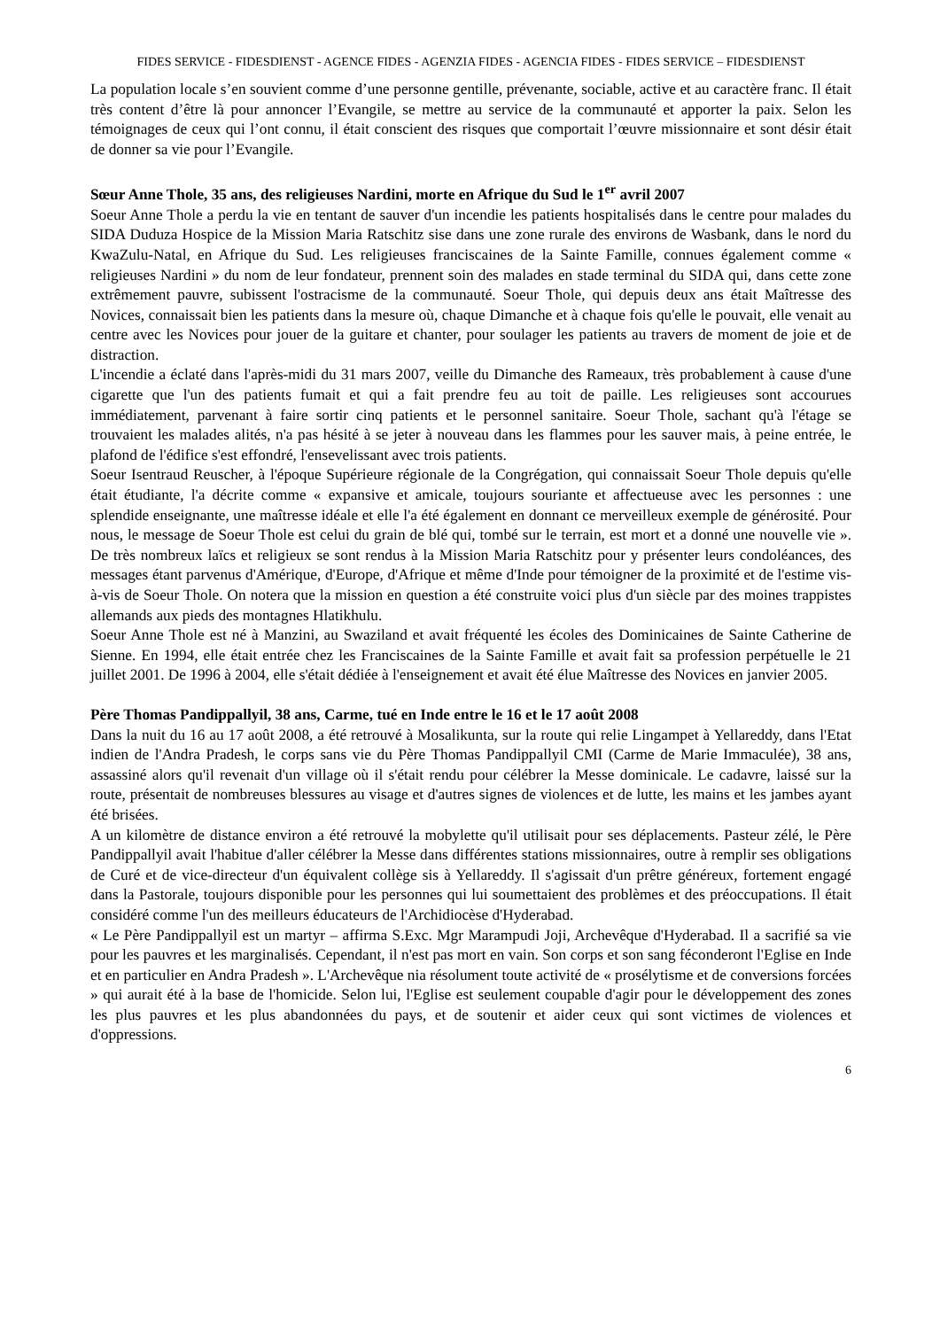FIDES SERVICE - FIDESDIENST - AGENCE FIDES - AGENZIA FIDES - AGENCIA FIDES - FIDES SERVICE – FIDESDIENST
La population locale s’en souvient comme d’une personne gentille, prévenante, sociable, active et au caractère franc. Il était très content d’être là pour annoncer l’Evangile, se mettre au service de la communauté et apporter la paix. Selon les témoignages de ceux qui l’ont connu, il était conscient des risques que comportait l’œuvre missionnaire et sont désir était de donner sa vie pour l’Evangile.
Sœur Anne Thole, 35 ans, des religieuses Nardini, morte en Afrique du Sud le 1<sup>er</sup> avril 2007
Soeur Anne Thole a perdu la vie en tentant de sauver d'un incendie les patients hospitalisés dans le centre pour malades du SIDA Duduza Hospice de la Mission Maria Ratschitz sise dans une zone rurale des environs de Wasbank, dans le nord du KwaZulu-Natal, en Afrique du Sud. Les religieuses franciscaines de la Sainte Famille, connues également comme « religieuses Nardini » du nom de leur fondateur, prennent soin des malades en stade terminal du SIDA qui, dans cette zone extrêmement pauvre, subissent l'ostracisme de la communauté. Soeur Thole, qui depuis deux ans était Maîtresse des Novices, connaissait bien les patients dans la mesure où, chaque Dimanche et à chaque fois qu'elle le pouvait, elle venait au centre avec les Novices pour jouer de la guitare et chanter, pour soulager les patients au travers de moment de joie et de distraction.
L'incendie a éclaté dans l'après-midi du 31 mars 2007, veille du Dimanche des Rameaux, très probablement à cause d'une cigarette que l'un des patients fumait et qui a fait prendre feu au toit de paille. Les religieuses sont accourues immédiatement, parvenant à faire sortir cinq patients et le personnel sanitaire. Soeur Thole, sachant qu'à l'étage se trouvaient les malades alités, n'a pas hésité à se jeter à nouveau dans les flammes pour les sauver mais, à peine entrée, le plafond de l'édifice s'est effondré, l'ensevelissant avec trois patients.
Soeur Isentraud Reuscher, à l'époque Supérieure régionale de la Congrégation, qui connaissait Soeur Thole depuis qu'elle était étudiante, l'a décrite comme « expansive et amicale, toujours souriante et affectueuse avec les personnes : une splendide enseignante, une maîtresse idéale et elle l'a été également en donnant ce merveilleux exemple de générosité. Pour nous, le message de Soeur Thole est celui du grain de blé qui, tombé sur le terrain, est mort et a donné une nouvelle vie ». De très nombreux laïcs et religieux se sont rendus à la Mission Maria Ratschitz pour y présenter leurs condoléances, des messages étant parvenus d'Amérique, d'Europe, d'Afrique et même d'Inde pour témoigner de la proximité et de l'estime vis-à-vis de Soeur Thole. On notera que la mission en question a été construite voici plus d'un siècle par des moines trappistes allemands aux pieds des montagnes Hlatikhulu.
Soeur Anne Thole est né à Manzini, au Swaziland et avait fréquenté les écoles des Dominicaines de Sainte Catherine de Sienne. En 1994, elle était entrée chez les Franciscaines de la Sainte Famille et avait fait sa profession perpétuelle le 21 juillet 2001. De 1996 à 2004, elle s'était dédiée à l'enseignement et avait été élue Maîtresse des Novices en janvier 2005.
Père Thomas Pandippallyil, 38 ans, Carme, tué en Inde entre le 16 et le 17 août 2008
Dans la nuit du 16 au 17 août 2008, a été retrouvé à Mosalikunta, sur la route qui relie Lingampet à Yellareddy, dans l'Etat indien de l'Andra Pradesh, le corps sans vie du Père Thomas Pandippallyil CMI (Carme de Marie Immaculée), 38 ans, assassiné alors qu'il revenait d'un village où il s'était rendu pour célébrer la Messe dominicale. Le cadavre, laissé sur la route, présentait de nombreuses blessures au visage et d'autres signes de violences et de lutte, les mains et les jambes ayant été brisées.
A un kilomètre de distance environ a été retrouvé la mobylette qu'il utilisait pour ses déplacements. Pasteur zélé, le Père Pandippallyil avait l'habitue d'aller célébrer la Messe dans différentes stations missionnaires, outre à remplir ses obligations de Curé et de vice-directeur d'un équivalent collège sis à Yellareddy. Il s'agissait d'un prêtre généreux, fortement engagé dans la Pastorale, toujours disponible pour les personnes qui lui soumettaient des problèmes et des préoccupations. Il était considéré comme l'un des meilleurs éducateurs de l'Archidiocèse d'Hyderabad.
« Le Père Pandippallyil est un martyr – affirma S.Exc. Mgr Marampudi Joji, Archevêque d'Hyderabad. Il a sacrifié sa vie pour les pauvres et les marginalisés. Cependant, il n'est pas mort en vain. Son corps et son sang féconderont l'Eglise en Inde et en particulier en Andra Pradesh ». L'Archevêque nia résolument toute activité de « prosélytisme et de conversions forcées » qui aurait été à la base de l'homicide. Selon lui, l'Eglise est seulement coupable d'agir pour le développement des zones les plus pauvres et les plus abandonnées du pays, et de soutenir et aider ceux qui sont victimes de violences et d'oppressions.
6